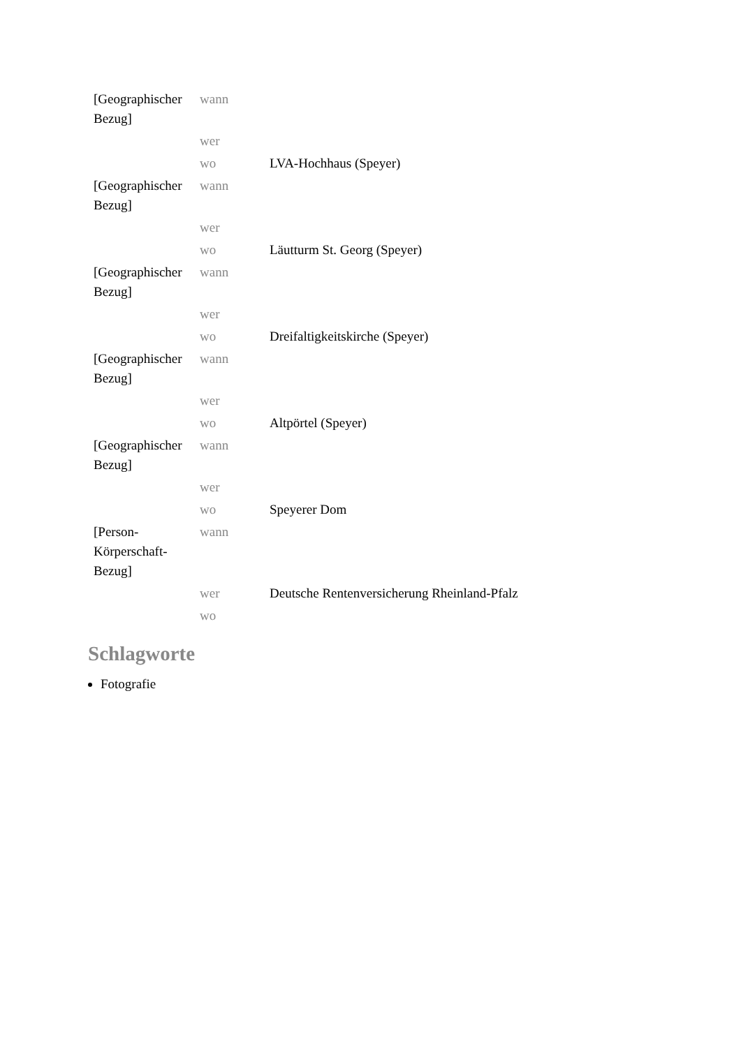| [Geographischer Bezug] | wann | |
| | wer | |
| | wo | LVA-Hochhaus (Speyer) |
| [Geographischer Bezug] | wann | |
| | wer | |
| | wo | Läutturm St. Georg (Speyer) |
| [Geographischer Bezug] | wann | |
| | wer | |
| | wo | Dreifaltigkeitskirche (Speyer) |
| [Geographischer Bezug] | wann | |
| | wer | |
| | wo | Altpörtel (Speyer) |
| [Geographischer Bezug] | wann | |
| | wer | |
| | wo | Speyerer Dom |
| [Person-Körperschaft-Bezug] | wann | |
| | wer | Deutsche Rentenversicherung Rheinland-Pfalz |
| | wo | |
Schlagworte
Fotografie